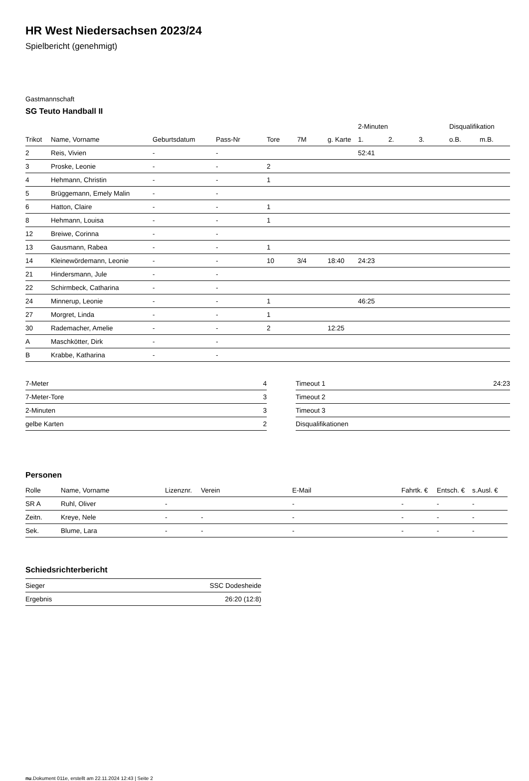HR West Niedersachsen 2023/24
Spielbericht (genehmigt)
Gastmannschaft
SG Teuto Handball II
| | | | | | | | 2-Minuten | | | Disqualifikation | |
| --- | --- | --- | --- | --- | --- | --- | --- | --- | --- | --- | --- |
| Trikot | Name, Vorname | Geburtsdatum | Pass-Nr | Tore | 7M | g. Karte | 1. | 2. | 3. | o.B. | m.B. |
| 2 | Reis, Vivien | - | - | | | | 52:41 | | | | |
| 3 | Proske, Leonie | - | - | 2 | | | | | | | |
| 4 | Hehmann, Christin | - | - | 1 | | | | | | | |
| 5 | Brüggemann, Emely Malin | - | - | | | | | | | | |
| 6 | Hatton, Claire | - | - | 1 | | | | | | | |
| 8 | Hehmann, Louisa | - | - | 1 | | | | | | | |
| 12 | Breiwe, Corinna | - | - | | | | | | | | |
| 13 | Gausmann, Rabea | - | - | 1 | | | | | | | |
| 14 | Kleinewördemann, Leonie | - | - | 10 | 3/4 | 18:40 | 24:23 | | | | |
| 21 | Hindersmann, Jule | - | - | | | | | | | | |
| 22 | Schirmbeck, Catharina | - | - | | | | | | | | |
| 24 | Minnerup, Leonie | - | - | 1 | | | 46:25 | | | | |
| 27 | Morgret, Linda | - | - | 1 | | | | | | | |
| 30 | Rademacher, Amelie | - | - | 2 | | 12:25 | | | | | |
| A | Maschkötter, Dirk | - | - | | | | | | | | |
| B | Krabbe, Katharina | - | - | | | | | | | | |
| 7-Meter | 4 |
| 7-Meter-Tore | 3 |
| 2-Minuten | 3 |
| gelbe Karten | 2 |
| Timeout 1 | 24:23 |
| Timeout 2 | |
| Timeout 3 | |
| Disqualifikationen | |
Personen
| Rolle | Name, Vorname | Lizenznr. | Verein | E-Mail | Fahrtk. € | Entsch. € | s.Ausl. € |
| --- | --- | --- | --- | --- | --- | --- | --- |
| SR A | Ruhl, Oliver | - | | - | - | - | - |
| Zeitn. | Kreye, Nele | - | - | - | - | - | - |
| Sek. | Blume, Lara | - | - | - | - | - | - |
Schiedsrichterbericht
| Sieger | SSC Dodesheide |
| Ergebnis | 26:20 (12:8) |
nu.Dokument 011e, erstellt am 22.11.2024 12:43 | Seite 2